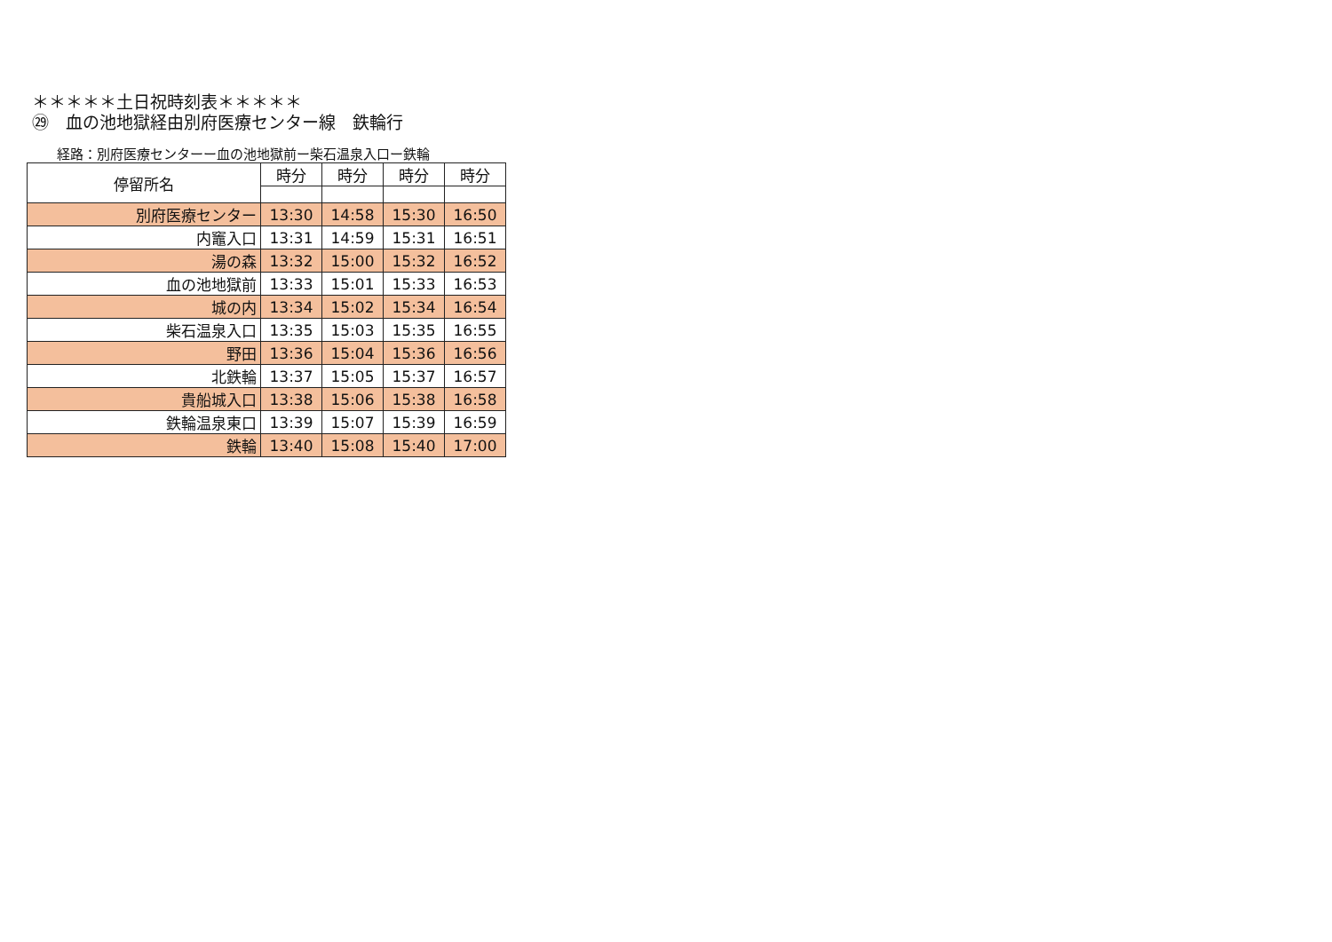＊＊＊＊＊土日祝時刻表＊＊＊＊＊
㉙　血の池地獄経由別府医療センター線　鉄輪行
経路：別府医療センターー血の池地獄前ー柴石温泉入口ー鉄輪
| 停留所名 | 時分 | 時分 | 時分 | 時分 |
| --- | --- | --- | --- | --- |
| 別府医療センター | 13:30 | 14:58 | 15:30 | 16:50 |
| 内竈入口 | 13:31 | 14:59 | 15:31 | 16:51 |
| 湯の森 | 13:32 | 15:00 | 15:32 | 16:52 |
| 血の池地獄前 | 13:33 | 15:01 | 15:33 | 16:53 |
| 城の内 | 13:34 | 15:02 | 15:34 | 16:54 |
| 柴石温泉入口 | 13:35 | 15:03 | 15:35 | 16:55 |
| 野田 | 13:36 | 15:04 | 15:36 | 16:56 |
| 北鉄輪 | 13:37 | 15:05 | 15:37 | 16:57 |
| 貴船城入口 | 13:38 | 15:06 | 15:38 | 16:58 |
| 鉄輪温泉東口 | 13:39 | 15:07 | 15:39 | 16:59 |
| 鉄輪 | 13:40 | 15:08 | 15:40 | 17:00 |